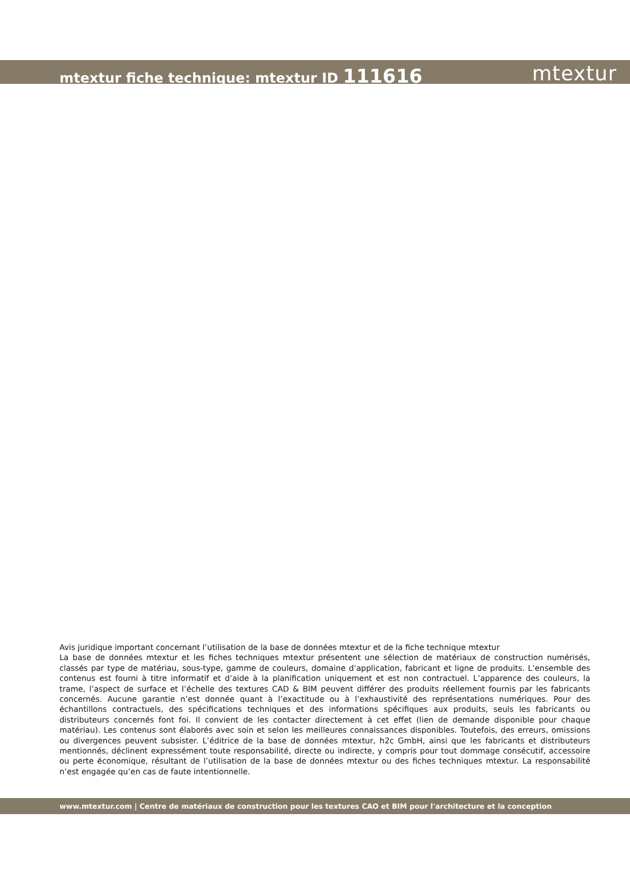mtextur fiche technique: mtextur ID 111616 mtextur
Avis juridique important concernant l’utilisation de la base de données mtextur et de la fiche technique mtextur
La base de données mtextur et les fiches techniques mtextur présentent une sélection de matériaux de construction numérisés, classés par type de matériau, sous-type, gamme de couleurs, domaine d’application, fabricant et ligne de produits. L’ensemble des contenus est fourni à titre informatif et d’aide à la planification uniquement et est non contractuel. L’apparence des couleurs, la trame, l’aspect de surface et l’échelle des textures CAD & BIM peuvent différer des produits réellement fournis par les fabricants concernés. Aucune garantie n’est donnée quant à l’exactitude ou à l’exhaustivité des représentations numériques. Pour des échantillons contractuels, des spécifications techniques et des informations spécifiques aux produits, seuls les fabricants ou distributeurs concernés font foi. Il convient de les contacter directement à cet effet (lien de demande disponible pour chaque matériau). Les contenus sont élaborés avec soin et selon les meilleures connaissances disponibles. Toutefois, des erreurs, omissions ou divergences peuvent subsister. L’éditrice de la base de données mtextur, h2c GmbH, ainsi que les fabricants et distributeurs mentionnés, déclinent expressément toute responsabilité, directe ou indirecte, y compris pour tout dommage consécutif, accessoire ou perte économique, résultant de l’utilisation de la base de données mtextur ou des fiches techniques mtextur. La responsabilité n’est engagée qu’en cas de faute intentionnelle.
www.mtextur.com | Centre de matériaux de construction pour les textures CAO et BIM pour l'architecture et la conception